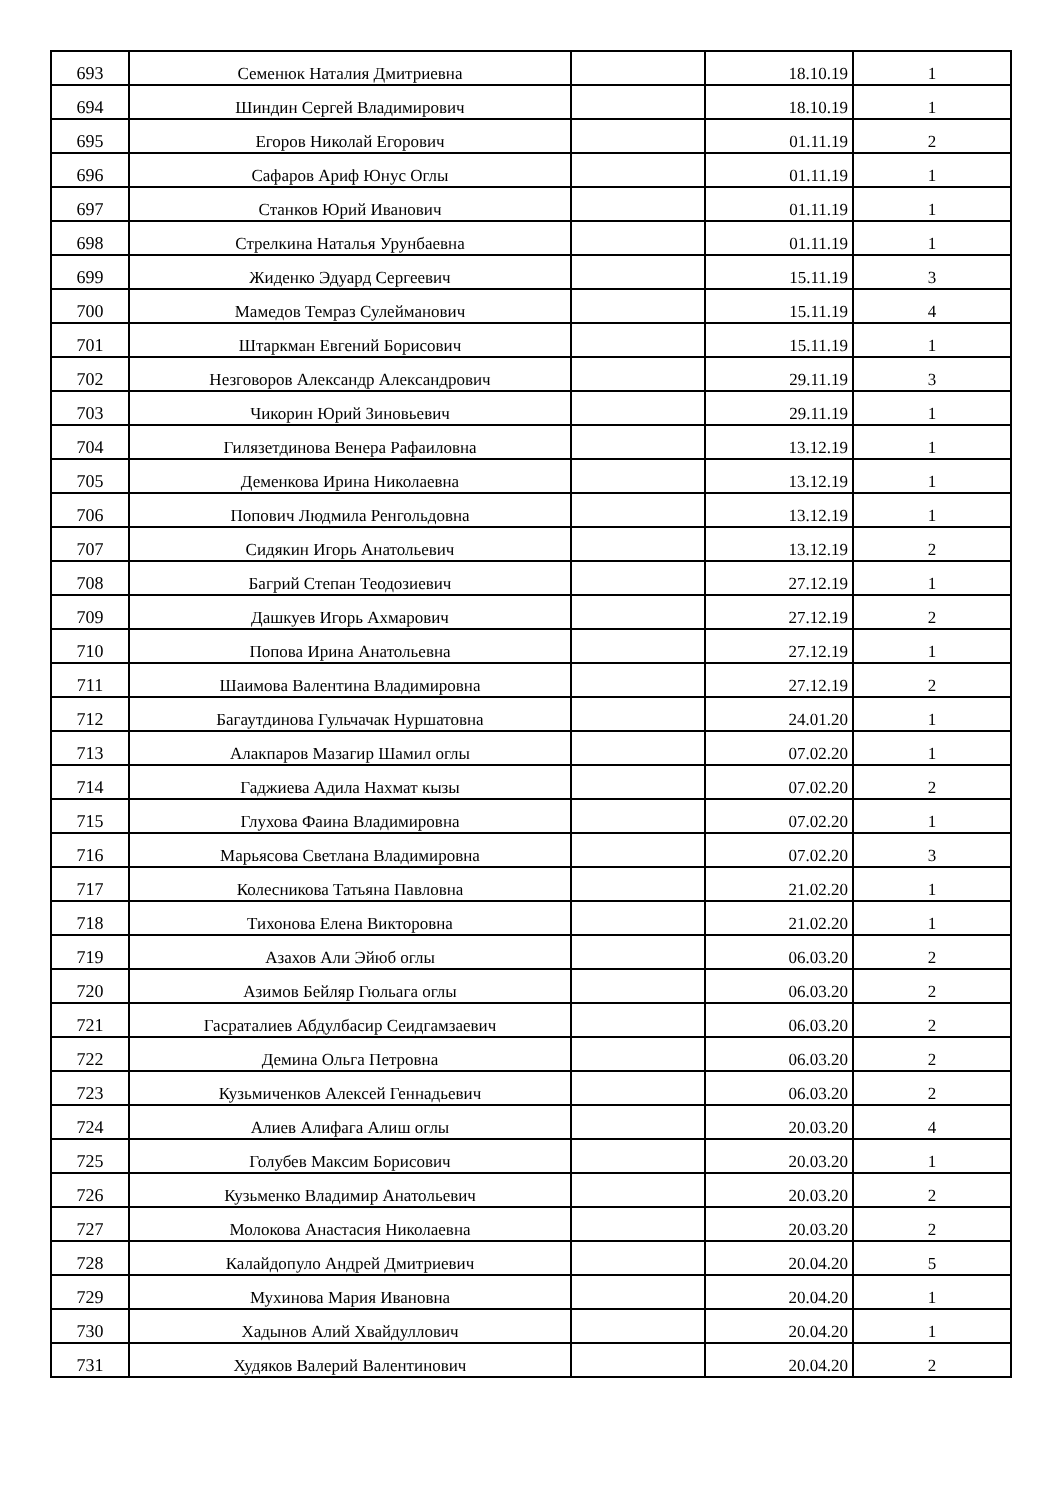| 693 | Семенюк Наталия Дмитриевна | | 18.10.19 | 1 |
| 694 | Шиндин Сергей Владимирович | | 18.10.19 | 1 |
| 695 | Егоров Николай Егорович | | 01.11.19 | 2 |
| 696 | Сафаров Ариф Юнус Оглы | | 01.11.19 | 1 |
| 697 | Станков Юрий Иванович | | 01.11.19 | 1 |
| 698 | Стрелкина Наталья Урунбаевна | | 01.11.19 | 1 |
| 699 | Жиденко Эдуард Сергеевич | | 15.11.19 | 3 |
| 700 | Мамедов Темраз Сулейманович | | 15.11.19 | 4 |
| 701 | Штаркман Евгений Борисович | | 15.11.19 | 1 |
| 702 | Незговоров Александр Александрович | | 29.11.19 | 3 |
| 703 | Чикорин Юрий Зиновьевич | | 29.11.19 | 1 |
| 704 | Гилязетдинова Венера Рафаиловна | | 13.12.19 | 1 |
| 705 | Деменкова Ирина Николаевна | | 13.12.19 | 1 |
| 706 | Попович Людмила Ренгольдовна | | 13.12.19 | 1 |
| 707 | Сидякин Игорь Анатольевич | | 13.12.19 | 2 |
| 708 | Багрий Степан Теодозиевич | | 27.12.19 | 1 |
| 709 | Дашкуев Игорь Ахмарович | | 27.12.19 | 2 |
| 710 | Попова Ирина Анатольевна | | 27.12.19 | 1 |
| 711 | Шаимова Валентина Владимировна | | 27.12.19 | 2 |
| 712 | Багаутдинова Гульчачак Нуршатовна | | 24.01.20 | 1 |
| 713 | Алакпаров Мазагир Шамил оглы | | 07.02.20 | 1 |
| 714 | Гаджиева Адила Нахмат кызы | | 07.02.20 | 2 |
| 715 | Глухова Фаина Владимировна | | 07.02.20 | 1 |
| 716 | Марьясова Светлана Владимировна | | 07.02.20 | 3 |
| 717 | Колесникова Татьяна Павловна | | 21.02.20 | 1 |
| 718 | Тихонова Елена Викторовна | | 21.02.20 | 1 |
| 719 | Азахов Али Эйюб оглы | | 06.03.20 | 2 |
| 720 | Азимов Бейляр Гюльага оглы | | 06.03.20 | 2 |
| 721 | Гасраталиев Абдулбасир Сеидгамзаевич | | 06.03.20 | 2 |
| 722 | Демина Ольга Петровна | | 06.03.20 | 2 |
| 723 | Кузьмиченков Алексей Геннадьевич | | 06.03.20 | 2 |
| 724 | Алиев Алифага Алиш оглы | | 20.03.20 | 4 |
| 725 | Голубев Максим Борисович | | 20.03.20 | 1 |
| 726 | Кузьменко Владимир Анатольевич | | 20.03.20 | 2 |
| 727 | Молокова Анастасия Николаевна | | 20.03.20 | 2 |
| 728 | Калайдопуло Андрей Дмитриевич | | 20.04.20 | 5 |
| 729 | Мухинова Мария Ивановна | | 20.04.20 | 1 |
| 730 | Хадынов Алий Хвайдуллович | | 20.04.20 | 1 |
| 731 | Худяков Валерий Валентинович | | 20.04.20 | 2 |